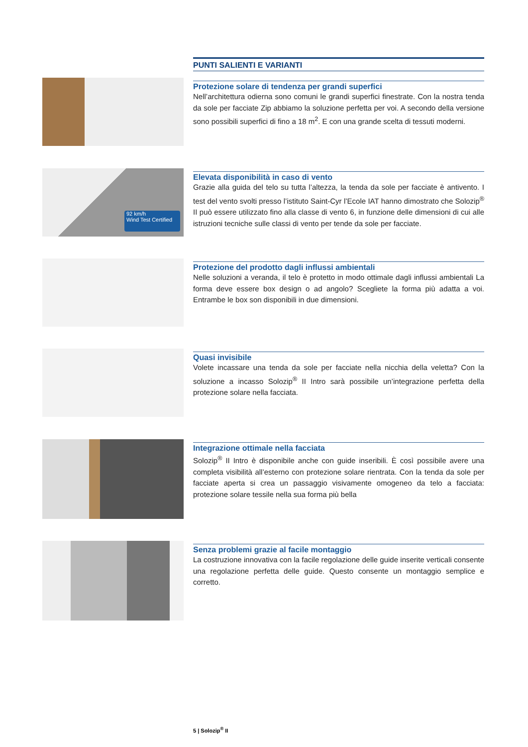PUNTI SALIENTI E VARIANTI
Protezione solare di tendenza per grandi superfici
Nell’architettura odierna sono comuni le grandi superfici finestrate. Con la nostra tenda da sole per facciate Zip abbiamo la soluzione perfetta per voi. A secondo della versione sono possibili superfici di fino a 18 m<sup>2</sup>. E con una grande scelta di tessuti moderni.
92 km/h
Wind Test Certified
Elevata disponibilità in caso di vento
Grazie alla guida del telo su tutta l’altezza, la tenda da sole per facciate è antivento. I test del vento svolti presso l’istituto Saint-Cyr l’Ecole IAT hanno dimostrato che Solozip<sup>®</sup> II può essere utilizzato fino alla classe di vento 6, in funzione delle dimensioni di cui alle istruzioni tecniche sulle classi di vento per tende da sole per facciate.
Protezione del prodotto dagli influssi ambientali
Nelle soluzioni a veranda, il telo è protetto in modo ottimale dagli influssi ambientali La forma deve essere box design o ad angolo? Scegliete la forma più adatta a voi. Entrambe le box son disponibili in due dimensioni.
Quasi invisibile
Volete incassare una tenda da sole per facciate nella nicchia della veletta? Con la soluzione a incasso Solozip<sup>®</sup> II Intro sarà possibile un’integrazione perfetta della protezione solare nella facciata.
Integrazione ottimale nella facciata
Solozip<sup>®</sup> II Intro è disponibile anche con guide inseribili. È così possibile avere una completa visibilità all’esterno con protezione solare rientrata. Con la tenda da sole per facciate aperta si crea un passaggio visivamente omogeneo da telo a facciata: protezione solare tessile nella sua forma più bella
Senza problemi grazie al facile montaggio
La costruzione innovativa con la facile regolazione delle guide inserite verticali consente una regolazione perfetta delle guide. Questo consente un montaggio semplice e corretto.
5 | Solozip<sup>®</sup> II